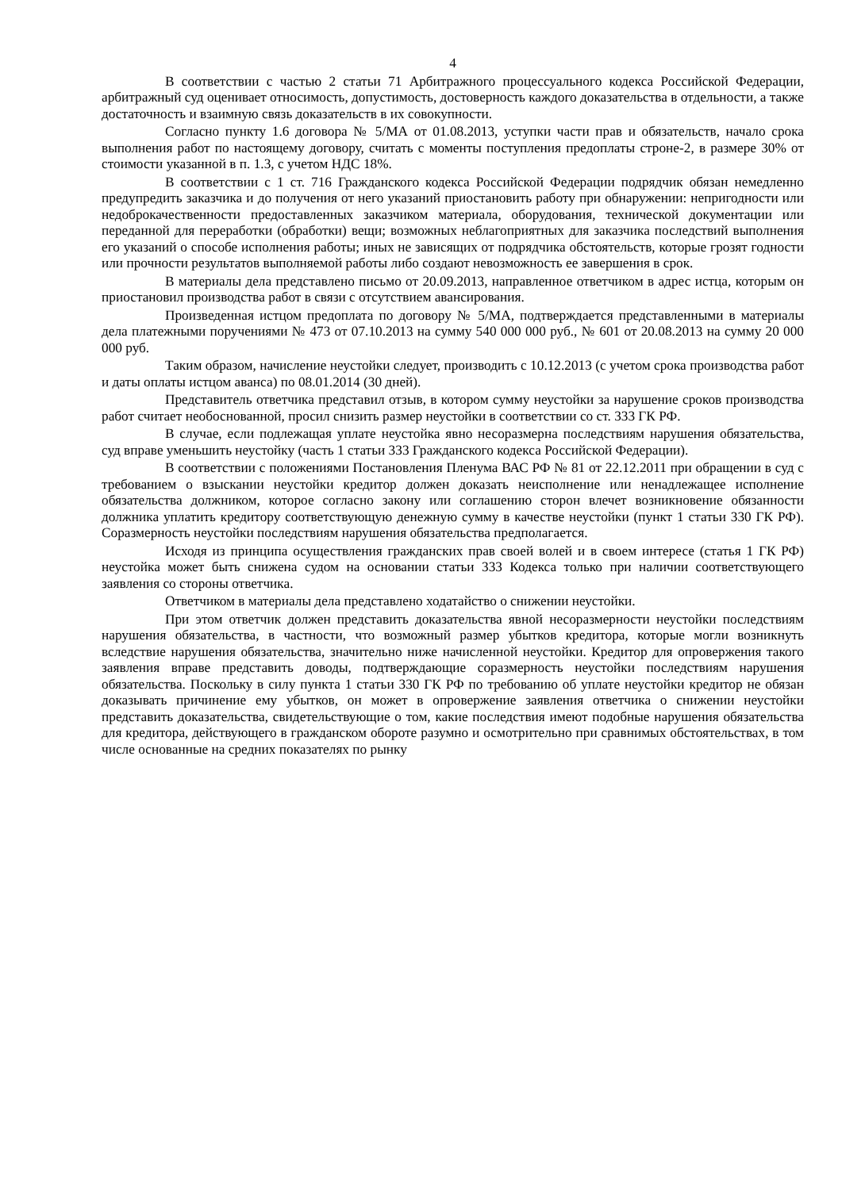4
В соответствии с частью 2 статьи 71 Арбитражного процессуального кодекса Российской Федерации, арбитражный суд оценивает относимость, допустимость, достоверность каждого доказательства в отдельности, а также достаточность и взаимную связь доказательств в их совокупности.
Согласно пункту 1.6 договора № 5/МА от 01.08.2013, уступки части прав и обязательств, начало срока выполнения работ по настоящему договору, считать с моменты поступления предоплаты строне-2, в размере 30% от стоимости указанной в п. 1.3, с учетом НДС 18%.
В соответствии с 1 ст. 716 Гражданского кодекса Российской Федерации подрядчик обязан немедленно предупредить заказчика и до получения от него указаний приостановить работу при обнаружении: непригодности или недоброкачественности предоставленных заказчиком материала, оборудования, технической документации или переданной для переработки (обработки) вещи; возможных неблагоприятных для заказчика последствий выполнения его указаний о способе исполнения работы; иных не зависящих от подрядчика обстоятельств, которые грозят годности или прочности результатов выполняемой работы либо создают невозможность ее завершения в срок.
В материалы дела представлено письмо от 20.09.2013, направленное ответчиком в адрес истца, которым он приостановил производства работ в связи с отсутствием авансирования.
Произведенная истцом предоплата по договору № 5/МА, подтверждается представленными в материалы дела платежными поручениями № 473 от 07.10.2013 на сумму 540 000 000 руб., № 601 от 20.08.2013 на сумму 20 000 000 руб.
Таким образом, начисление неустойки следует, производить с 10.12.2013 (с учетом срока производства работ и даты оплаты истцом аванса) по 08.01.2014 (30 дней).
Представитель ответчика представил отзыв, в котором сумму неустойки за нарушение сроков производства работ считает необоснованной, просил снизить размер неустойки в соответствии со ст. 333 ГК РФ.
В случае, если подлежащая уплате неустойка явно несоразмерна последствиям нарушения обязательства, суд вправе уменьшить неустойку (часть 1 статьи 333 Гражданского кодекса Российской Федерации).
В соответствии с положениями Постановления Пленума ВАС РФ № 81 от 22.12.2011 при обращении в суд с требованием о взыскании неустойки кредитор должен доказать неисполнение или ненадлежащее исполнение обязательства должником, которое согласно закону или соглашению сторон влечет возникновение обязанности должника уплатить кредитору соответствующую денежную сумму в качестве неустойки (пункт 1 статьи 330 ГК РФ). Соразмерность неустойки последствиям нарушения обязательства предполагается.
Исходя из принципа осуществления гражданских прав своей волей и в своем интересе (статья 1 ГК РФ) неустойка может быть снижена судом на основании статьи 333 Кодекса только при наличии соответствующего заявления со стороны ответчика.
Ответчиком в материалы дела представлено ходатайство о снижении неустойки.
При этом ответчик должен представить доказательства явной несоразмерности неустойки последствиям нарушения обязательства, в частности, что возможный размер убытков кредитора, которые могли возникнуть вследствие нарушения обязательства, значительно ниже начисленной неустойки. Кредитор для опровержения такого заявления вправе представить доводы, подтверждающие соразмерность неустойки последствиям нарушения обязательства. Поскольку в силу пункта 1 статьи 330 ГК РФ по требованию об уплате неустойки кредитор не обязан доказывать причинение ему убытков, он может в опровержение заявления ответчика о снижении неустойки представить доказательства, свидетельствующие о том, какие последствия имеют подобные нарушения обязательства для кредитора, действующего в гражданском обороте разумно и осмотрительно при сравнимых обстоятельствах, в том числе основанные на средних показателях по рынку